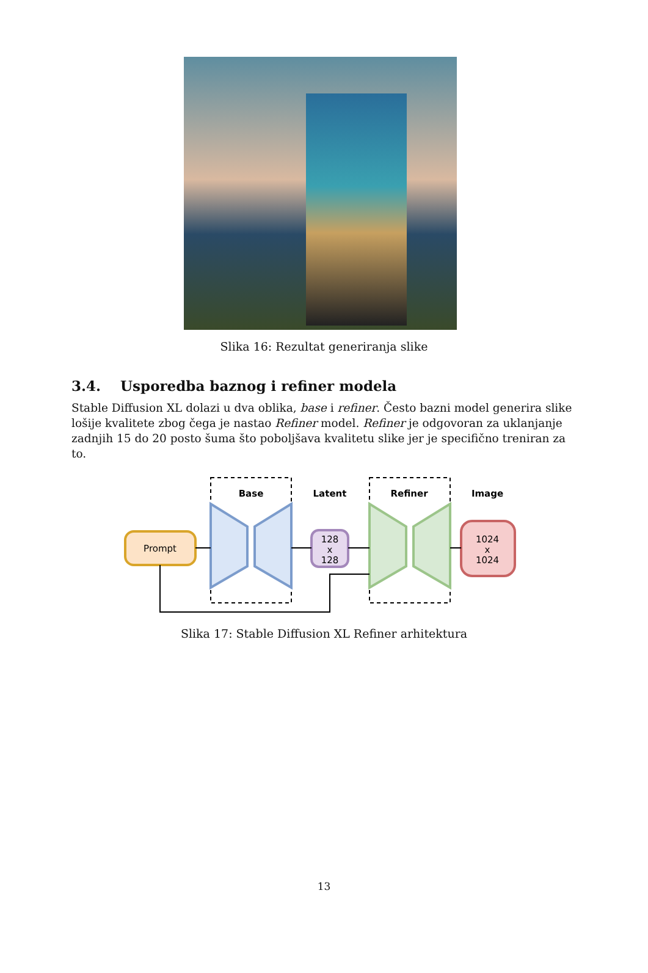Slika 16: Rezultat generiranja slike
3.4. Usporedba baznog i refiner modela
Stable Diffusion XL dolazi u dva oblika, base i refiner. Često bazni model generira slike lošije kvalitete zbog čega je nastao Refiner model. Refiner je odgovoran za uklanjanje zadnjih 15 do 20 posto šuma što poboljšava kvalitetu slike jer je specifično treniran za to.
Base
Latent
Refiner
Image
Prompt
128
x
128
1024
x
1024
Slika 17: Stable Diffusion XL Refiner arhitektura
13